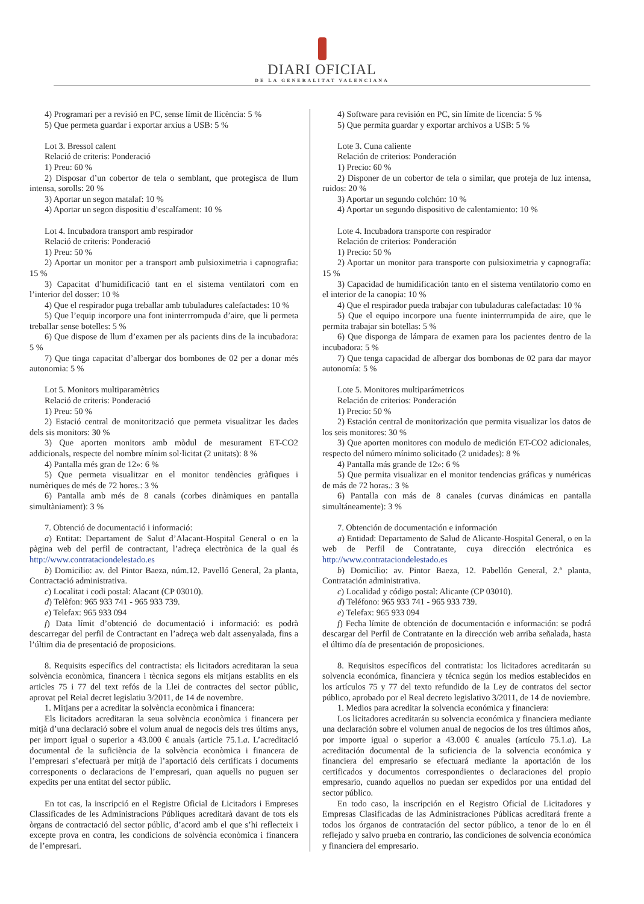DIARI OFICIAL
DE LA GENERALITAT VALENCIANA
4) Programari per a revisió en PC, sense límit de llicència: 5 %
5) Que permeta guardar i exportar arxius a USB: 5 %
Lot 3. Bressol calent
Relació de criteris: Ponderació
1) Preu: 60 %
2) Disposar d’un cobertor de tela o semblant, que protegisca de llum intensa, sorolls: 20 %
3) Aportar un segon matalaf: 10 %
4) Aportar un segon dispositiu d’escalfament: 10 %
Lot 4. Incubadora transport amb respirador
Relació de criteris: Ponderació
1) Preu: 50 %
2) Aportar un monitor per a transport amb pulsioximetria i capnografia: 15 %
3) Capacitat d’humidificació tant en el sistema ventilatori com en l’interior del dosser: 10 %
4) Que el respirador puga treballar amb tubuladures calefactades: 10 %
5) Que l’equip incorpore una font ininterrrompuda d’aire, que li permeta treballar sense botelles: 5 %
6) Que dispose de llum d’examen per als pacients dins de la incubadora: 5 %
7) Que tinga capacitat d’albergar dos bombones de 02 per a donar més autonomia: 5 %
Lot 5. Monitors multiparamètrics
Relació de criteris: Ponderació
1) Preu: 50 %
2) Estació central de monitorització que permeta visualitzar les dades dels sis monitors: 30 %
3) Que aporten monitors amb mòdul de mesurament ET-CO2 addicionals, respecte del nombre mínim sol·licitat (2 unitats): 8 %
4) Pantalla més gran de 12»: 6 %
5) Que permeta visualitzar en el monitor tendències gràfiques i numèriques de més de 72 hores.: 3 %
6) Pantalla amb més de 8 canals (corbes dinàmiques en pantalla simultàniament): 3 %
7. Obtenció de documentació i informació:
a) Entitat: Departament de Salut d’Alacant-Hospital General o en la pàgina web del perfil de contractant, l’adreça electrònica de la qual és http://www.contrataciondelestado.es
b) Domicilio: av. del Pintor Baeza, núm.12. Pavelló General, 2a planta, Contractació administrativa.
c) Localitat i codi postal: Alacant (CP 03010).
d) Telèfon: 965 933 741 - 965 933 739.
e) Telefax: 965 933 094
f) Data límit d’obtenció de documentació i informació: es podrà descarregar del perfil de Contractant en l’adreça web dalt assenyalada, fins a l’últim dia de presentació de proposicions.
8. Requisits específics del contractista: els licitadors acreditaran la seua solvència econòmica, financera i tècnica segons els mitjans establits en els articles 75 i 77 del text refós de la Llei de contractes del sector públic, aprovat pel Reial decret legislatiu 3/2011, de 14 de novembre.
1. Mitjans per a acreditar la solvència econòmica i financera:
Els licitadors acreditaran la seua solvència econòmica i financera per mitjà d’una declaració sobre el volum anual de negocis dels tres últims anys, per import igual o superior a 43.000 € anuals (article 75.1.a. L’acreditació documental de la suficiència de la solvència econòmica i financera de l’empresari s’efectuarà per mitjà de l’aportació dels certificats i documents corresponents o declaracions de l’empresari, quan aquells no puguen ser expedits per una entitat del sector públic.
En tot cas, la inscripció en el Registre Oficial de Licitadors i Empreses Classificades de les Administracions Públiques acreditarà davant de tots els òrgans de contractació del sector públic, d’acord amb el que s’hi reflecteix i excepte prova en contra, les condicions de solvència econòmica i financera de l’empresari.
4) Software para revisión en PC, sin límite de licencia: 5 %
5) Que permita guardar y exportar archivos a USB: 5 %
Lote 3. Cuna caliente
Relación de criterios: Ponderación
1) Precio: 60 %
2) Disponer de un cobertor de tela o similar, que proteja de luz intensa, ruidos: 20 %
3) Aportar un segundo colchón: 10 %
4) Aportar un segundo dispositivo de calentamiento: 10 %
Lote 4. Incubadora transporte con respirador
Relación de criterios: Ponderación
1) Precio: 50 %
2) Aportar un monitor para transporte con pulsioximetria y capnografía: 15 %
3) Capacidad de humidificación tanto en el sistema ventilatorio como en el interior de la canopia: 10 %
4) Que el respirador pueda trabajar con tubuladuras calefactadas: 10 %
5) Que el equipo incorpore una fuente ininterrrumpida de aire, que le permita trabajar sin botellas: 5 %
6) Que disponga de lámpara de examen para los pacientes dentro de la incubadora: 5 %
7) Que tenga capacidad de albergar dos bombonas de 02 para dar mayor autonomía: 5 %
Lote 5. Monitores multiparámetricos
Relación de criterios: Ponderación
1) Precio: 50 %
2) Estación central de monitorización que permita visualizar los datos de los seis monitores: 30 %
3) Que aporten monitores con modulo de medición ET-CO2 adicionales, respecto del número mínimo solicitado (2 unidades): 8 %
4) Pantalla más grande de 12»: 6 %
5) Que permita visualizar en el monitor tendencias gráficas y numéricas de más de 72 horas.: 3 %
6) Pantalla con más de 8 canales (curvas dinámicas en pantalla simultáneamente): 3 %
7. Obtención de documentación e información
a) Entidad: Departamento de Salud de Alicante-Hospital General, o en la web de Perfil de Contratante, cuya dirección electrónica es http://www.contrataciondelestado.es
b) Domicilio: av. Pintor Baeza, 12. Pabellón General, 2.ª planta, Contratación administrativa.
c) Localidad y código postal: Alicante (CP 03010).
d) Teléfono: 965 933 741 - 965 933 739.
e) Telefax: 965 933 094
f) Fecha límite de obtención de documentación e información: se podrá descargar del Perfil de Contratante en la dirección web arriba señalada, hasta el último día de presentación de proposiciones.
8. Requisitos específicos del contratista: los licitadores acreditarán su solvencia económica, financiera y técnica según los medios establecidos en los artículos 75 y 77 del texto refundido de la Ley de contratos del sector público, aprobado por el Real decreto legislativo 3/2011, de 14 de noviembre.
1. Medios para acreditar la solvencia económica y financiera:
Los licitadores acreditarán su solvencia económica y financiera mediante una declaración sobre el volumen anual de negocios de los tres últimos años, por importe igual o superior a 43.000 € anuales (artículo 75.1.a). La acreditación documental de la suficiencia de la solvencia económica y financiera del empresario se efectuará mediante la aportación de los certificados y documentos correspondientes o declaraciones del propio empresario, cuando aquellos no puedan ser expedidos por una entidad del sector público.
En todo caso, la inscripción en el Registro Oficial de Licitadores y Empresas Clasificadas de las Administraciones Públicas acreditará frente a todos los órganos de contratación del sector público, a tenor de lo en él reflejado y salvo prueba en contrario, las condiciones de solvencia económica y financiera del empresario.